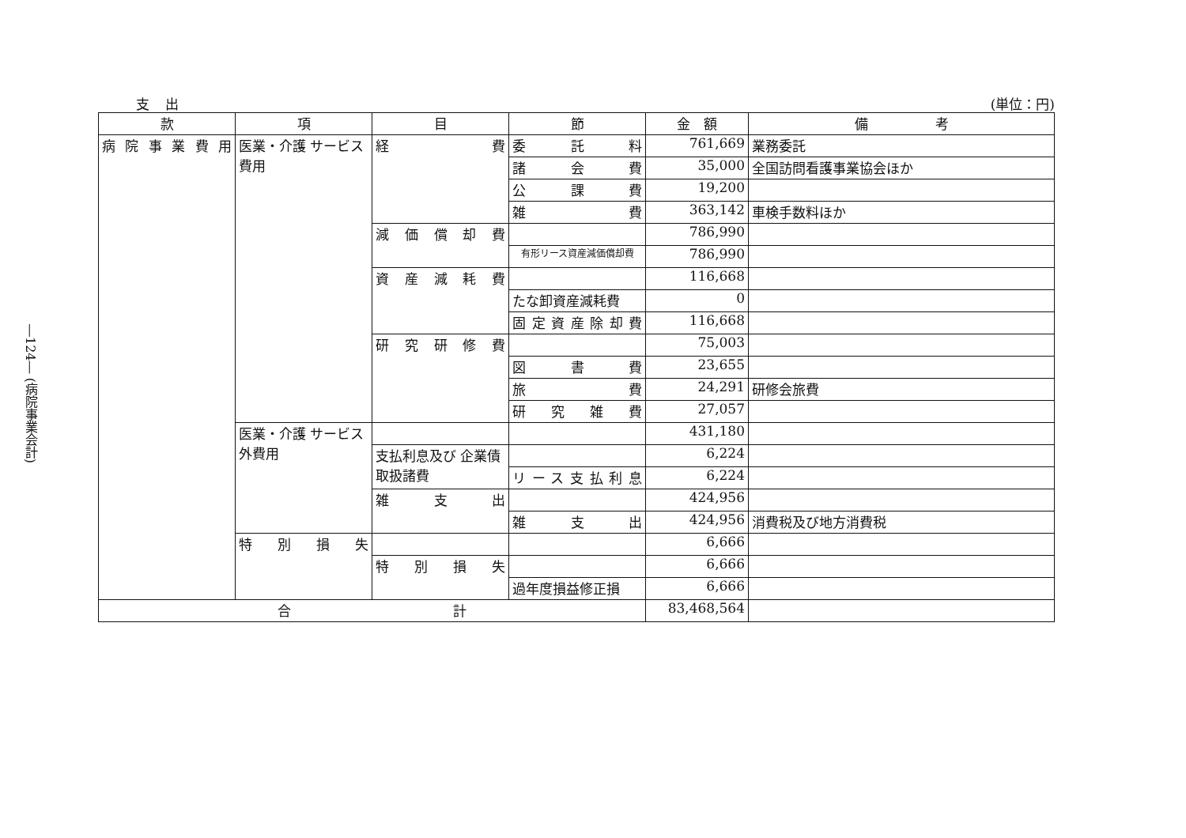―124― (病院事業会計)
支出 (単位：円)
| 款 | 項 | 目 | 節 | 金 額 | 備 考 |
| --- | --- | --- | --- | --- | --- |
| 病院事業費用 | 医業・介護 サービス費用 | 経 費 | 委託料 | 761,669 | 業務委託 |
| | | | 諸会費 | 35,000 | 全国訪問看護事業協会ほか |
| | | | 公課費 | 19,200 | |
| | | | 雑 費 | 363,142 | 車検手数料ほか |
| | | 減価償却費 | | 786,990 | |
| | | | 有形リース資産減価償却費 | 786,990 | |
| | | 資産減耗費 | | 116,668 | |
| | | | たな卸資産減耗費 | 0 | |
| | | | 固定資産除却費 | 116,668 | |
| | | 研究研修費 | | 75,003 | |
| | | | 図書費 | 23,655 | |
| | | | 旅 費 | 24,291 | 研修会旅費 |
| | | | 研究雑費 | 27,057 | |
| | 医業・介護 サービス外費用 | | | 431,180 | |
| | | 支払利息及び 企業債取扱諸費 | | 6,224 | |
| | | | リース支払利息 | 6,224 | |
| | | 雑支出 | | 424,956 | |
| | | | 雑支出 | 424,956 | 消費税及び地方消費税 |
| | 特別損失 | | | 6,666 | |
| | | 特別損失 | | 6,666 | |
| | | | 過年度損益修正損 | 6,666 | |
| 合 計 | | | | 83,468,564 | |